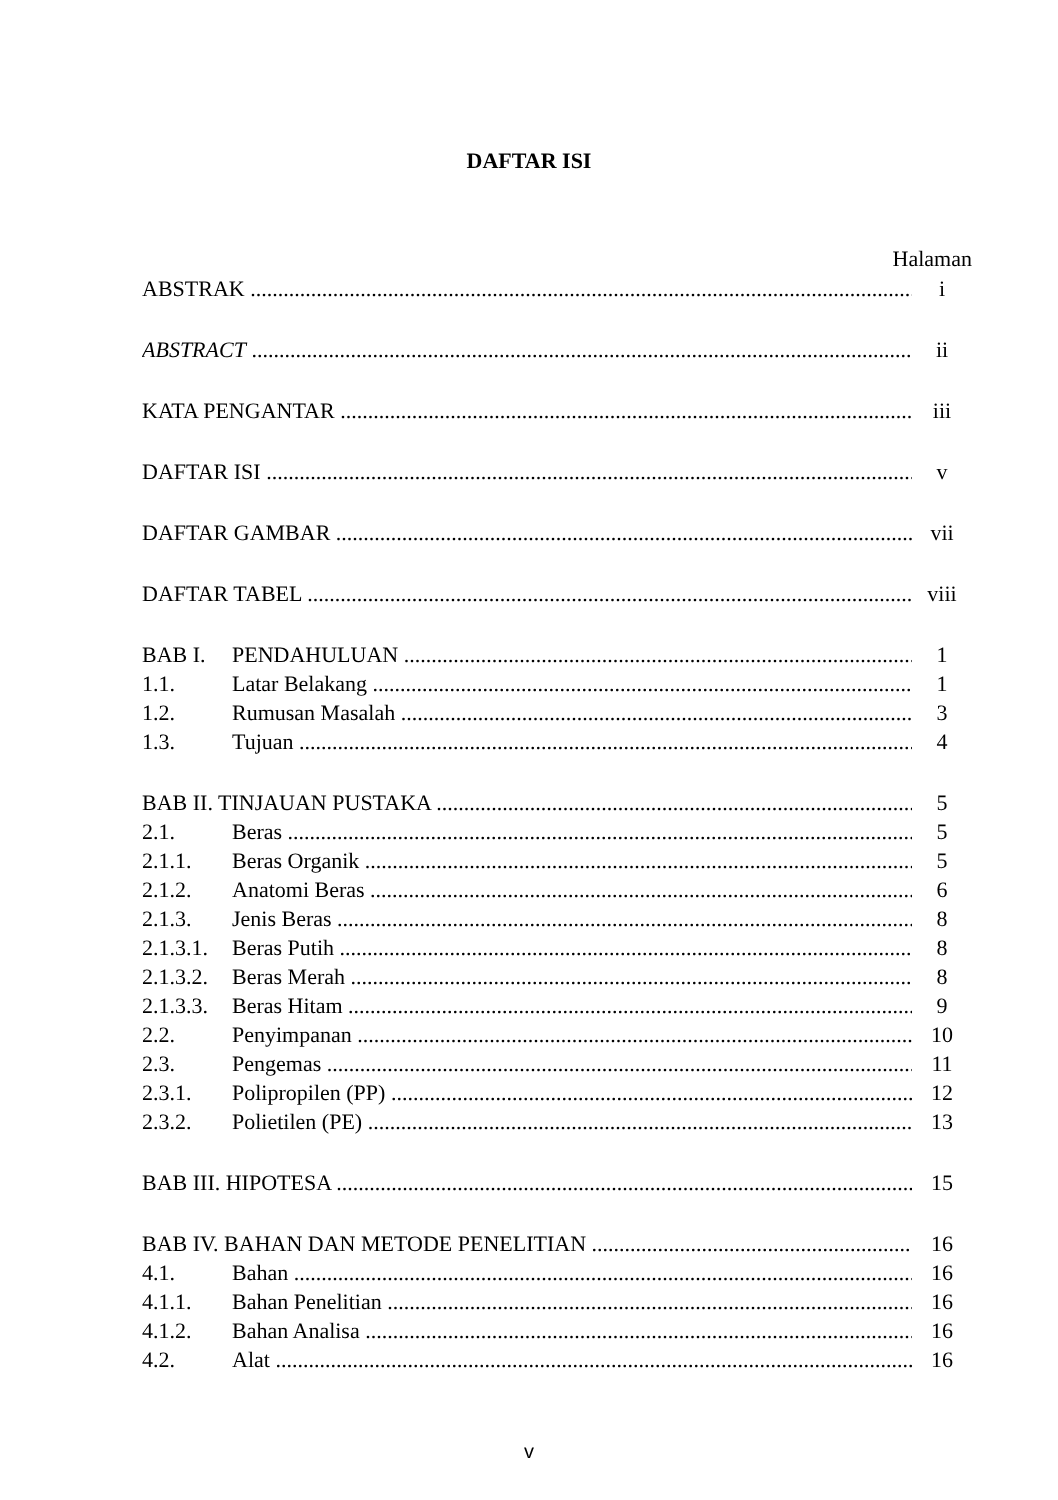DAFTAR ISI
Halaman
ABSTRAK i
ABSTRACT ii
KATA PENGANTAR iii
DAFTAR ISI v
DAFTAR GAMBAR vii
DAFTAR TABEL viii
BAB I. PENDAHULUAN 1
1.1. Latar Belakang 1
1.2. Rumusan Masalah 3
1.3. Tujuan 4
BAB II. TINJAUAN PUSTAKA 5
2.1. Beras 5
2.1.1. Beras Organik 5
2.1.2. Anatomi Beras 6
2.1.3. Jenis Beras 8
2.1.3.1. Beras Putih 8
2.1.3.2. Beras Merah 8
2.1.3.3. Beras Hitam 9
2.2. Penyimpanan 10
2.3. Pengemas 11
2.3.1. Polipropilen (PP) 12
2.3.2. Polietilen (PE) 13
BAB III. HIPOTESA 15
BAB IV. BAHAN DAN METODE PENELITIAN 16
4.1. Bahan 16
4.1.1. Bahan Penelitian 16
4.1.2. Bahan Analisa 16
4.2. Alat 16
v